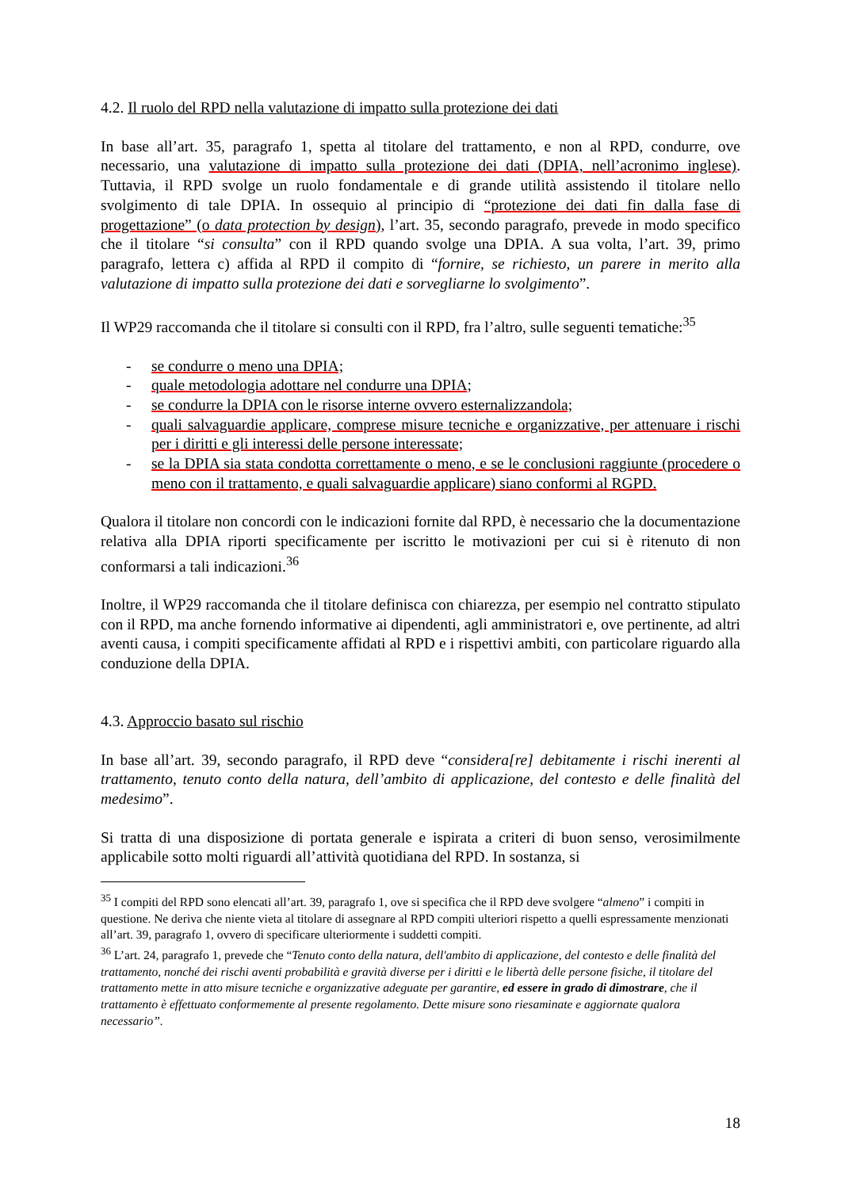4.2. Il ruolo del RPD nella valutazione di impatto sulla protezione dei dati
In base all’art. 35, paragrafo 1, spetta al titolare del trattamento, e non al RPD, condurre, ove necessario, una valutazione di impatto sulla protezione dei dati (DPIA, nell’acronimo inglese). Tuttavia, il RPD svolge un ruolo fondamentale e di grande utilità assistendo il titolare nello svolgimento di tale DPIA. In ossequio al principio di “protezione dei dati fin dalla fase di progettazione” (o data protection by design), l’art. 35, secondo paragrafo, prevede in modo specifico che il titolare “si consulta” con il RPD quando svolge una DPIA. A sua volta, l’art. 39, primo paragrafo, lettera c) affida al RPD il compito di “fornire, se richiesto, un parere in merito alla valutazione di impatto sulla protezione dei dati e sorvegliarne lo svolgimento”.
Il WP29 raccomanda che il titolare si consulti con il RPD, fra l’altro, sulle seguenti tematiche:<sup>35</sup>
- se condurre o meno una DPIA;
- quale metodologia adottare nel condurre una DPIA;
- se condurre la DPIA con le risorse interne ovvero esternalizzandola;
- quali salvaguardie applicare, comprese misure tecniche e organizzative, per attenuare i rischi per i diritti e gli interessi delle persone interessate;
- se la DPIA sia stata condotta correttamente o meno, e se le conclusioni raggiunte (procedere o meno con il trattamento, e quali salvaguardie applicare) siano conformi al RGPD.
Qualora il titolare non concordi con le indicazioni fornite dal RPD, è necessario che la documentazione relativa alla DPIA riporti specificamente per iscritto le motivazioni per cui si è ritenuto di non conformarsi a tali indicazioni.<sup>36</sup>
Inoltre, il WP29 raccomanda che il titolare definisca con chiarezza, per esempio nel contratto stipulato con il RPD, ma anche fornendo informative ai dipendenti, agli amministratori e, ove pertinente, ad altri aventi causa, i compiti specificamente affidati al RPD e i rispettivi ambiti, con particolare riguardo alla conduzione della DPIA.
4.3. Approccio basato sul rischio
In base all’art. 39, secondo paragrafo, il RPD deve “considera[re] debitamente i rischi inerenti al trattamento, tenuto conto della natura, dell’ambito di applicazione, del contesto e delle finalità del medesimo”.
Si tratta di una disposizione di portata generale e ispirata a criteri di buon senso, verosimilmente applicabile sotto molti riguardi all’attività quotidiana del RPD. In sostanza, si
<sup>35</sup> I compiti del RPD sono elencati all’art. 39, paragrafo 1, ove si specifica che il RPD deve svolgere “almeno” i compiti in questione. Ne deriva che niente vieta al titolare di assegnare al RPD compiti ulteriori rispetto a quelli espressamente menzionati all’art. 39, paragrafo 1, ovvero di specificare ulteriormente i suddetti compiti.
<sup>36</sup> L’art. 24, paragrafo 1, prevede che “Tenuto conto della natura, dell'ambito di applicazione, del contesto e delle finalità del trattamento, nonché dei rischi aventi probabilità e gravità diverse per i diritti e le libertà delle persone fisiche, il titolare del trattamento mette in atto misure tecniche e organizzative adeguate per garantire, ed essere in grado di dimostrare, che il trattamento è effettuato conformemente al presente regolamento. Dette misure sono riesaminate e aggiornate qualora necessario”.
18